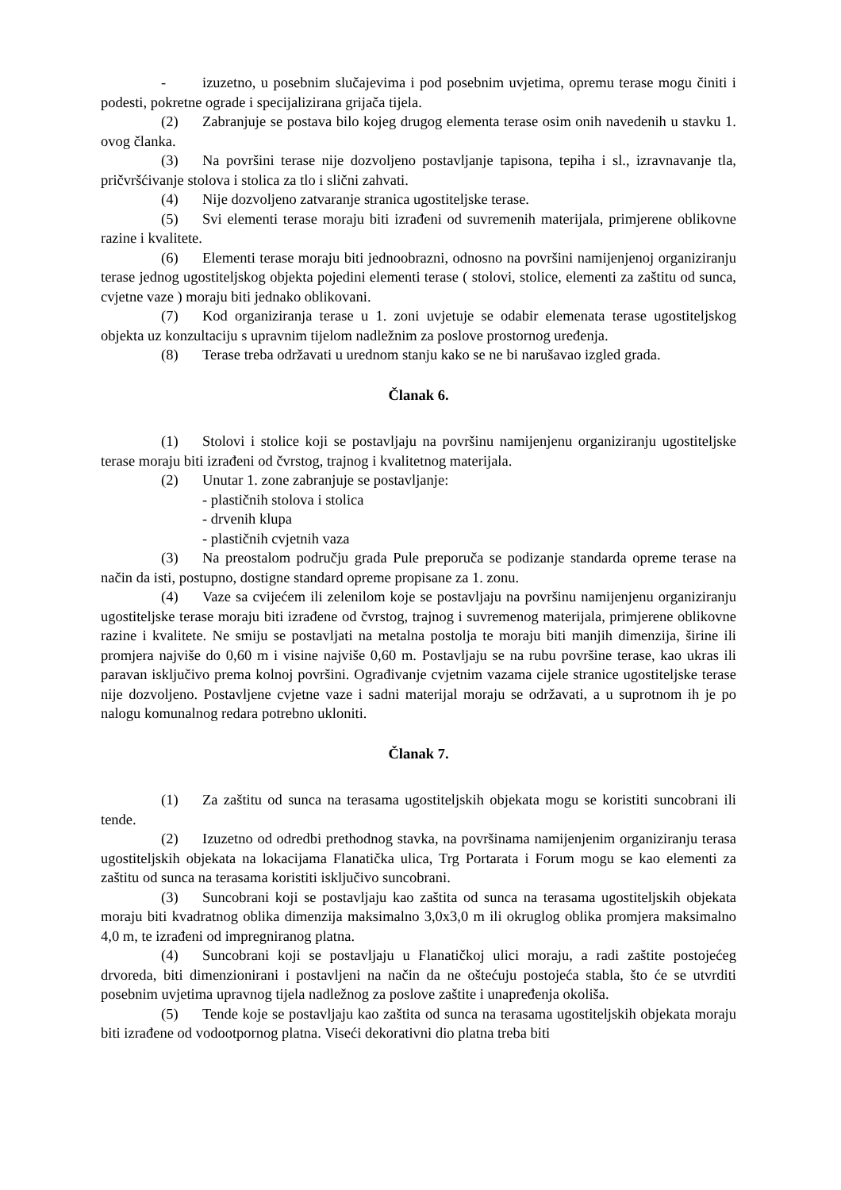- izuzetno, u posebnim slučajevima i pod posebnim uvjetima, opremu terase mogu činiti i podesti, pokretne ograde i specijalizirana grijača tijela.
(2) Zabranjuje se postava bilo kojeg drugog elementa terase osim onih navedenih u stavku 1. ovog članka.
(3) Na površini terase nije dozvoljeno postavljanje tapisona, tepiha i sl., izravnavanje tla, pričvršćivanje stolova i stolica za tlo i slični zahvati.
(4) Nije dozvoljeno zatvaranje stranica ugostiteljske terase.
(5) Svi elementi terase moraju biti izrađeni od suvremenih materijala, primjerene oblikovne razine i kvalitete.
(6) Elementi terase moraju biti jednoobrazni, odnosno na površini namijenjenoj organiziranju terase jednog ugostiteljskog objekta pojedini elementi terase ( stolovi, stolice, elementi za zaštitu od sunca, cvjetne vaze ) moraju biti jednako oblikovani.
(7) Kod organiziranja terase u 1. zoni uvjetuje se odabir elemenata terase ugostiteljskog objekta uz konzultaciju s upravnim tijelom nadležnim za poslove prostornog uređenja.
(8) Terase treba održavati u urednom stanju kako se ne bi narušavao izgled grada.
Članak 6.
(1) Stolovi i stolice koji se postavljaju na površinu namijenjenu organiziranju ugostiteljske terase moraju biti izrađeni od čvrstog, trajnog i kvalitetnog materijala.
(2) Unutar 1. zone zabranjuje se postavljanje:
- plastičnih stolova i stolica
- drvenih klupa
- plastičnih cvjetnih vaza
(3) Na preostalom području grada Pule preporuča se podizanje standarda opreme terase na način da isti, postupno, dostigne standard opreme propisane za 1. zonu.
(4) Vaze sa cvijećem ili zelenilom koje se postavljaju na površinu namijenjenu organiziranju ugostiteljske terase moraju biti izrađene od čvrstog, trajnog i suvremenog materijala, primjerene oblikovne razine i kvalitete. Ne smiju se postavljati na metalna postolja te moraju biti manjih dimenzija, širine ili promjera najviše do 0,60 m i visine najviše 0,60 m. Postavljaju se na rubu površine terase, kao ukras ili paravan isključivo prema kolnoj površini. Ograđivanje cvjetnim vazama cijele stranice ugostiteljske terase nije dozvoljeno. Postavljene cvjetne vaze i sadni materijal moraju se održavati, a u suprotnom ih je po nalogu komunalnog redara potrebno ukloniti.
Članak 7.
(1) Za zaštitu od sunca na terasama ugostiteljskih objekata mogu se koristiti suncobrani ili tende.
(2) Izuzetno od odredbi prethodnog stavka, na površinama namijenjenim organiziranju terasa ugostiteljskih objekata na lokacijama Flanatička ulica, Trg Portarata i Forum mogu se kao elementi za zaštitu od sunca na terasama koristiti isključivo suncobrani.
(3) Suncobrani koji se postavljaju kao zaštita od sunca na terasama ugostiteljskih objekata moraju biti kvadratnog oblika dimenzija maksimalno 3,0x3,0 m ili okruglog oblika promjera maksimalno 4,0 m, te izrađeni od impregniranog platna.
(4) Suncobrani koji se postavljaju u Flanatičkoj ulici moraju, a radi zaštite postojećeg drvoreda, biti dimenzionirani i postavljeni na način da ne oštećuju postojeća stabla, što će se utvrditi posebnim uvjetima upravnog tijela nadležnog za poslove zaštite i unapređenja okoliša.
(5) Tende koje se postavljaju kao zaštita od sunca na terasama ugostiteljskih objekata moraju biti izrađene od vodootpornog platna. Viseći dekorativni dio platna treba biti